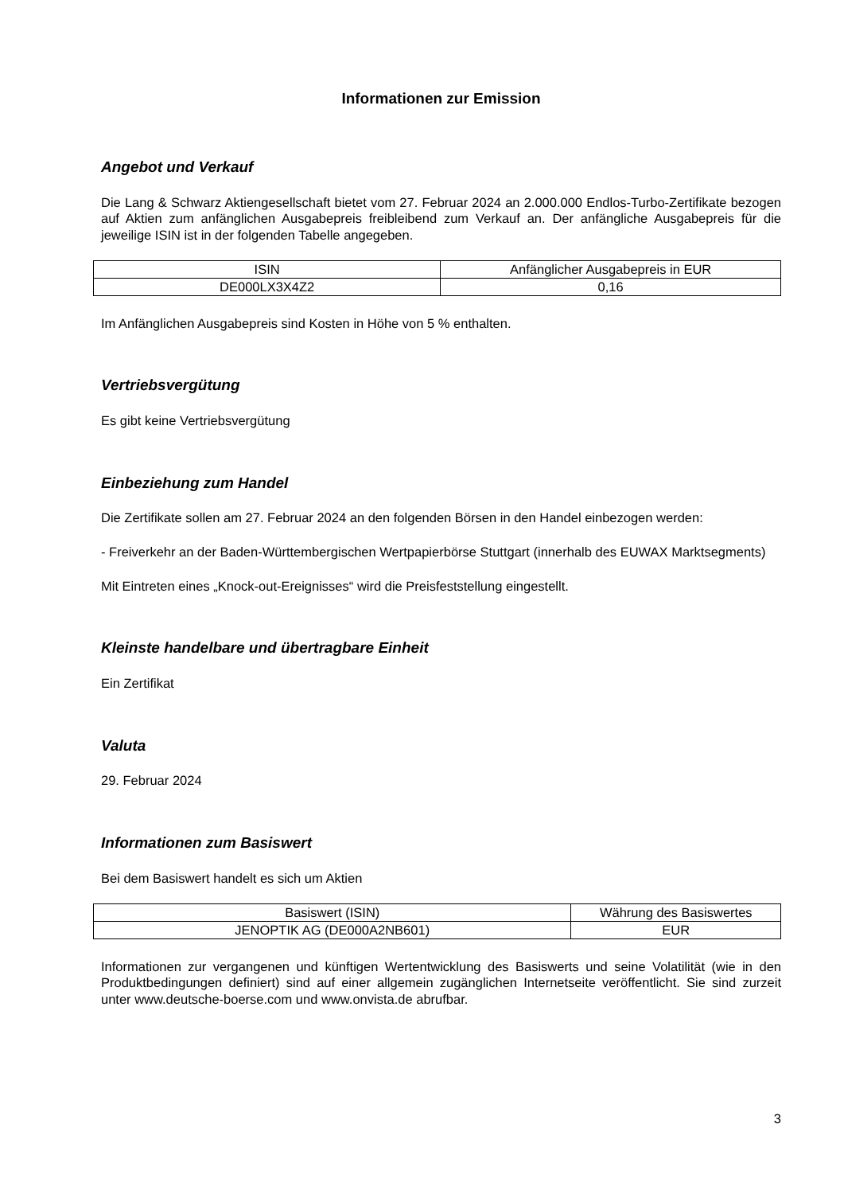Informationen zur Emission
Angebot und Verkauf
Die Lang & Schwarz Aktiengesellschaft bietet vom 27. Februar 2024 an 2.000.000 Endlos-Turbo-Zertifikate bezogen auf Aktien zum anfänglichen Ausgabepreis freibleibend zum Verkauf an. Der anfängliche Ausgabepreis für die jeweilige ISIN ist in der folgenden Tabelle angegeben.
| ISIN | Anfänglicher Ausgabepreis in EUR |
| DE000LX3X4Z2 | 0,16 |
Im Anfänglichen Ausgabepreis sind Kosten in Höhe von 5 % enthalten.
Vertriebsvergütung
Es gibt keine Vertriebsvergütung
Einbeziehung zum Handel
Die Zertifikate sollen am 27. Februar 2024 an den folgenden Börsen in den Handel einbezogen werden:
- Freiverkehr an der Baden-Württembergischen Wertpapierbörse Stuttgart (innerhalb des EUWAX Marktsegments)
Mit Eintreten eines „Knock-out-Ereignisses“ wird die Preisfeststellung eingestellt.
Kleinste handelbare und übertragbare Einheit
Ein Zertifikat
Valuta
29. Februar 2024
Informationen zum Basiswert
Bei dem Basiswert handelt es sich um Aktien
| Basiswert (ISIN) | Währung des Basiswertes |
| JENOPTIK AG (DE000A2NB601) | EUR |
Informationen zur vergangenen und künftigen Wertentwicklung des Basiswerts und seine Volatilität (wie in den Produktbedingungen definiert) sind auf einer allgemein zugänglichen Internetseite veröffentlicht. Sie sind zurzeit unter www.deutsche-boerse.com und www.onvista.de abrufbar.
3